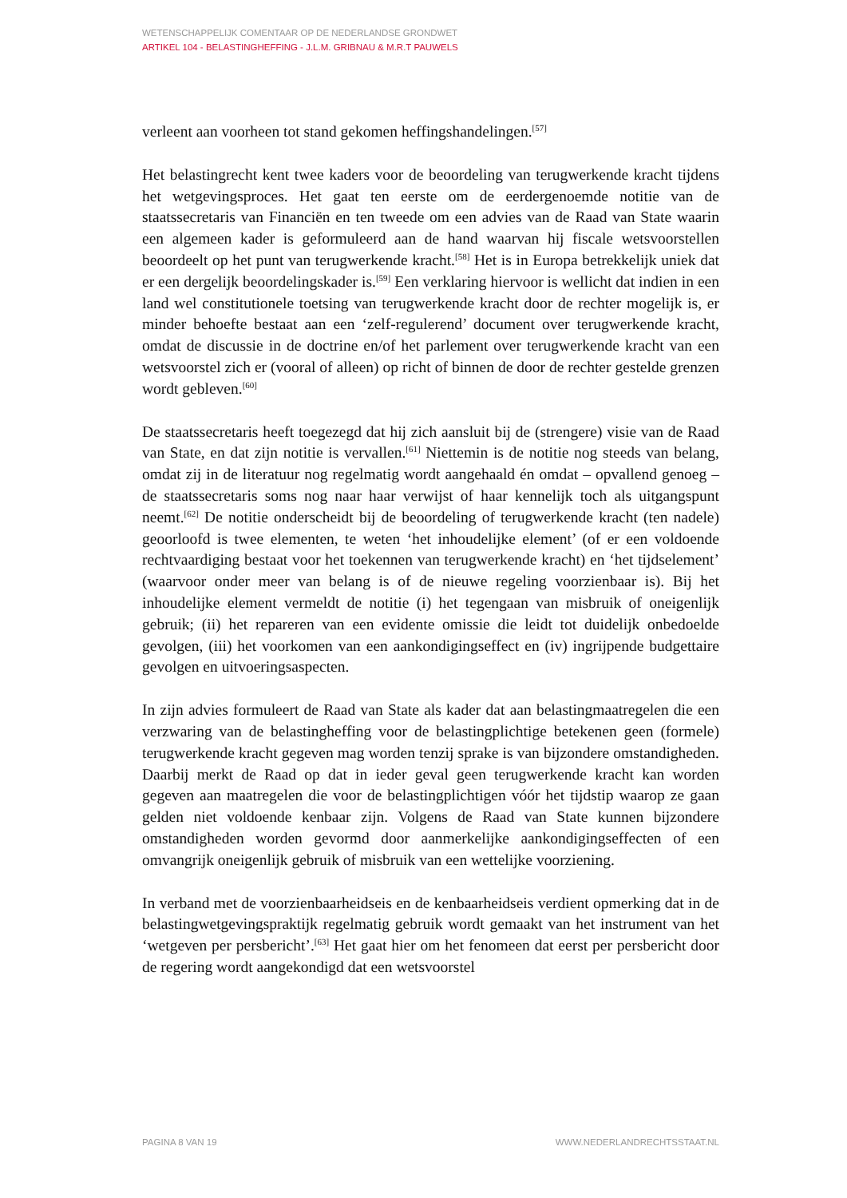WETENSCHAPPELIJK COMENTAAR OP DE NEDERLANDSE GRONDWET
ARTIKEL 104 - BELASTINGHEFFING - J.L.M. GRIBNAU & M.R.T PAUWELS
verleent aan voorheen tot stand gekomen heffingshandelingen.<sup>[57]</sup>
Het belastingrecht kent twee kaders voor de beoordeling van terugwerkende kracht tijdens het wetgevingsproces. Het gaat ten eerste om de eerdergenoemde notitie van de staatssecretaris van Financiën en ten tweede om een advies van de Raad van State waarin een algemeen kader is geformuleerd aan de hand waarvan hij fiscale wetsvoorstellen beoordeelt op het punt van terugwerkende kracht.<sup>[58]</sup> Het is in Europa betrekkelijk uniek dat er een dergelijk beoordelingskader is.<sup>[59]</sup> Een verklaring hiervoor is wellicht dat indien in een land wel constitutionele toetsing van terugwerkende kracht door de rechter mogelijk is, er minder behoefte bestaat aan een ‘zelf-regulerend’ document over terugwerkende kracht, omdat de discussie in de doctrine en/of het parlement over terugwerkende kracht van een wetsvoorstel zich er (vooral of alleen) op richt of binnen de door de rechter gestelde grenzen wordt gebleven.<sup>[60]</sup>
De staatssecretaris heeft toegezegd dat hij zich aansluit bij de (strengere) visie van de Raad van State, en dat zijn notitie is vervallen.<sup>[61]</sup> Niettemin is de notitie nog steeds van belang, omdat zij in de literatuur nog regelmatig wordt aangehaald én omdat – opvallend genoeg – de staatssecretaris soms nog naar haar verwijst of haar kennelijk toch als uitgangspunt neemt.<sup>[62]</sup> De notitie onderscheidt bij de beoordeling of terugwerkende kracht (ten nadele) geoorloofd is twee elementen, te weten ‘het inhoudelijke element’ (of er een voldoende rechtvaardiging bestaat voor het toekennen van terugwerkende kracht) en ‘het tijdselement’ (waarvoor onder meer van belang is of de nieuwe regeling voorzienbaar is). Bij het inhoudelijke element vermeldt de notitie (i) het tegengaan van misbruik of oneigenlijk gebruik; (ii) het repareren van een evidente omissie die leidt tot duidelijk onbedoelde gevolgen, (iii) het voorkomen van een aankondigingseffect en (iv) ingrijpende budgettaire gevolgen en uitvoeringsaspecten.
In zijn advies formuleert de Raad van State als kader dat aan belastingmaatregelen die een verzwaring van de belastingheffing voor de belastingplichtige betekenen geen (formele) terugwerkende kracht gegeven mag worden tenzij sprake is van bijzondere omstandigheden. Daarbij merkt de Raad op dat in ieder geval geen terugwerkende kracht kan worden gegeven aan maatregelen die voor de belastingplichtigen vóór het tijdstip waarop ze gaan gelden niet voldoende kenbaar zijn. Volgens de Raad van State kunnen bijzondere omstandigheden worden gevormd door aanmerkelijke aankondigingseffecten of een omvangrijk oneigenlijk gebruik of misbruik van een wettelijke voorziening.
In verband met de voorzienbaarheidseis en de kenbaarheidseis verdient opmerking dat in de belastingwetgevingspraktijk regelmatig gebruik wordt gemaakt van het instrument van het ‘wetgeven per persbericht’.<sup>[63]</sup> Het gaat hier om het fenomeen dat eerst per persbericht door de regering wordt aangekondigd dat een wetsvoorstel
PAGINA 8 VAN 19 WWW.NEDERLANDRECHTSSTAAT.NL